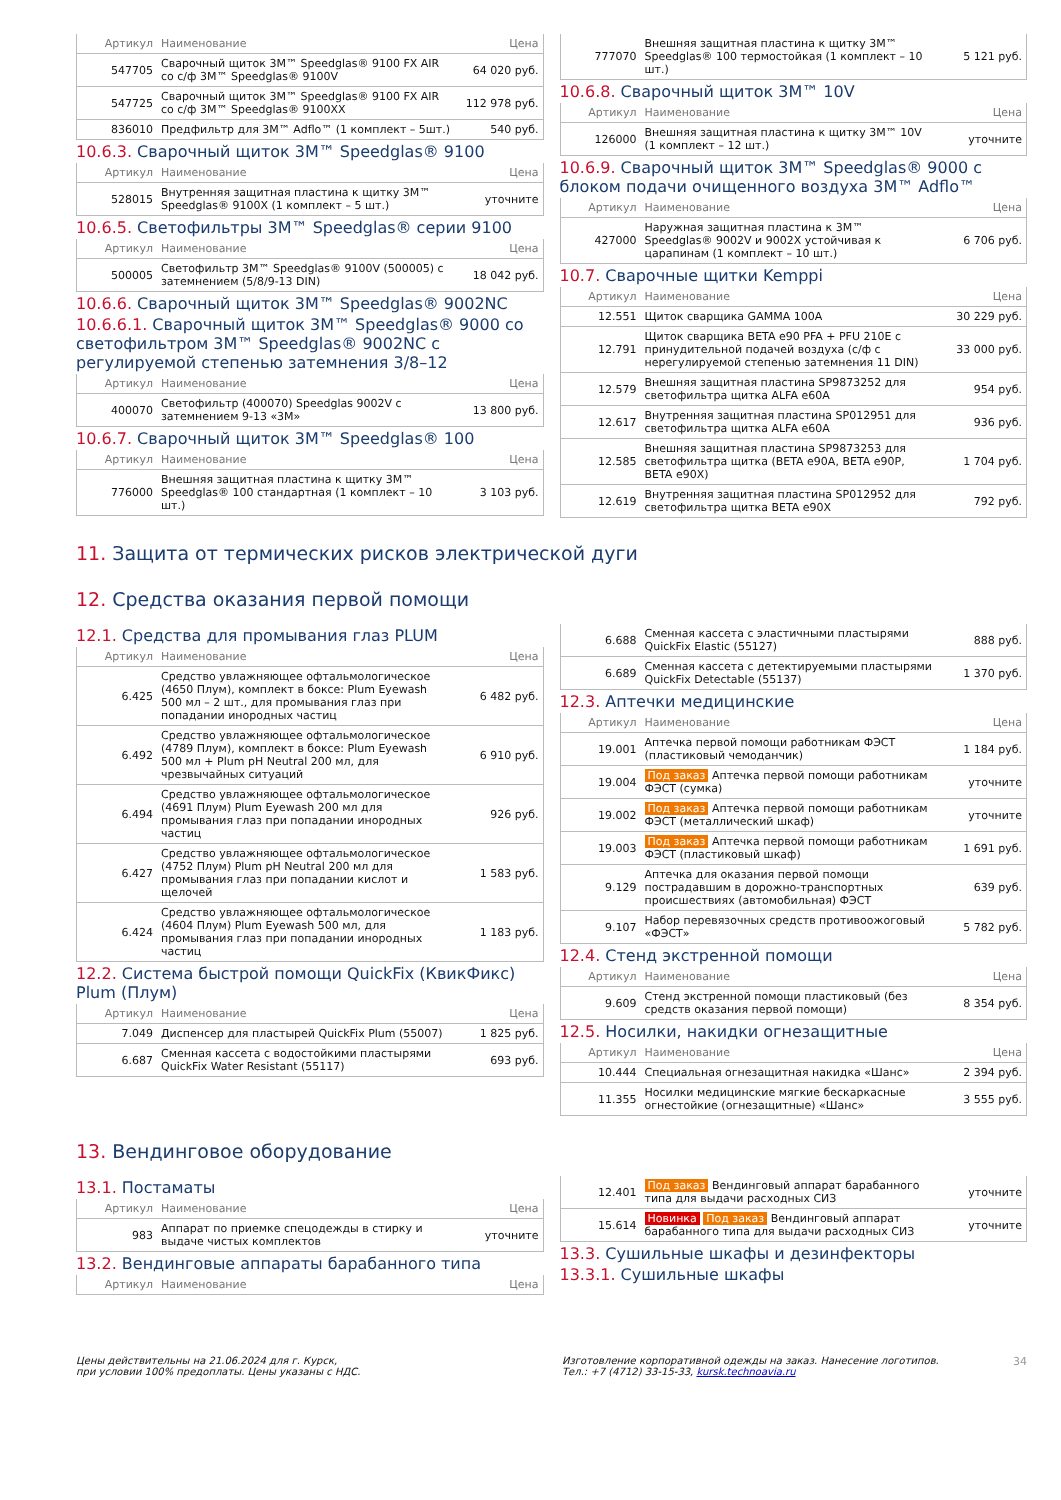| Артикул | Наименование | Цена |
| --- | --- | --- |
| 547705 | Сварочный щиток 3M™ Speedglas® 9100 FX AIR со с/ф 3M™ Speedglas® 9100V | 64 020 руб. |
| 547725 | Сварочный щиток 3M™ Speedglas® 9100 FX AIR со с/ф 3M™ Speedglas® 9100XX | 112 978 руб. |
| 836010 | Предфильтр для 3M™ Adflo™ (1 комплект – 5шт.) | 540 руб. |
10.6.3. Сварочный щиток 3M™ Speedglas® 9100
| Артикул | Наименование | Цена |
| --- | --- | --- |
| 528015 | Внутренняя защитная пластина к щитку 3M™ Speedglas® 9100X (1 комплект – 5 шт.) | уточните |
10.6.5. Светофильтры 3M™ Speedglas® серии 9100
| Артикул | Наименование | Цена |
| --- | --- | --- |
| 500005 | Светофильтр 3M™ Speedglas® 9100V (500005) с затемнением (5/8/9-13 DIN) | 18 042 руб. |
10.6.6. Сварочный щиток 3M™ Speedglas® 9002NC
10.6.6.1. Сварочный щиток 3M™ Speedglas® 9000 со светофильтром 3M™ Speedglas® 9002NC с регулируемой степенью затемнения 3/8–12
| Артикул | Наименование | Цена |
| --- | --- | --- |
| 400070 | Светофильтр (400070) Speedglas 9002V с затемнением 9-13 «3M» | 13 800 руб. |
10.6.7. Сварочный щиток 3M™ Speedglas® 100
| Артикул | Наименование | Цена |
| --- | --- | --- |
| 776000 | Внешняя защитная пластина к щитку 3M™ Speedglas® 100 стандартная (1 комплект – 10 шт.) | 3 103 руб. |
| 777070 | Внешняя защитная пластина к щитку 3M™ Speedglas® 100 термостойкая (1 комплект – 10 шт.) | 5 121 руб. |
10.6.8. Сварочный щиток 3M™ 10V
| Артикул | Наименование | Цена |
| --- | --- | --- |
| 126000 | Внешняя защитная пластина к щитку 3M™ 10V (1 комплект – 12 шт.) | уточните |
10.6.9. Сварочный щиток 3M™ Speedglas® 9000 с блоком подачи очищенного воздуха 3M™ Adflo™
| Артикул | Наименование | Цена |
| --- | --- | --- |
| 427000 | Наружная защитная пластина к 3M™ Speedglas® 9002V и 9002X устойчивая к царапинам (1 комплект – 10 шт.) | 6 706 руб. |
10.7. Сварочные щитки Kemppi
| Артикул | Наименование | Цена |
| --- | --- | --- |
| 12.551 | Щиток сварщика GAMMA 100A | 30 229 руб. |
| 12.791 | Щиток сварщика BETA e90 PFA + PFU 210E с принудительной подачей воздуха (с/ф с нерегулируемой степенью затемнения 11 DIN) | 33 000 руб. |
| 12.579 | Внешняя защитная пластина SP9873252 для светофильтра щитка ALFA e60A | 954 руб. |
| 12.617 | Внутренняя защитная пластина SP012951 для светофильтра щитка ALFA e60A | 936 руб. |
| 12.585 | Внешняя защитная пластина SP9873253 для светофильтра щитка (BETA e90A, BETA e90P, BETA e90X) | 1 704 руб. |
| 12.619 | Внутренняя защитная пластина SP012952 для светофильтра щитка BETA e90X | 792 руб. |
11. Защита от термических рисков электрической дуги
12. Средства оказания первой помощи
12.1. Средства для промывания глаз PLUM
| Артикул | Наименование | Цена |
| --- | --- | --- |
| 6.425 | Средство увлажняющее офтальмологическое (4650 Плум), комплект в боксе: Plum Eyewash 500 мл – 2 шт., для промывания глаз при попадании инородных частиц | 6 482 руб. |
| 6.492 | Средство увлажняющее офтальмологическое (4789 Плум), комплект в боксе: Plum Eyewash 500 мл + Plum pH Neutral 200 мл, для чрезвычайных ситуаций | 6 910 руб. |
| 6.494 | Средство увлажняющее офтальмологическое (4691 Плум) Plum Eyewash 200 мл для промывания глаз при попадании инородных частиц | 926 руб. |
| 6.427 | Средство увлажняющее офтальмологическое (4752 Плум) Plum pH Neutral 200 мл для промывания глаз при попадании кислот и щелочей | 1 583 руб. |
| 6.424 | Средство увлажняющее офтальмологическое (4604 Плум) Plum Eyewash 500 мл, для промывания глаз при попадании инородных частиц | 1 183 руб. |
12.2. Система быстрой помощи QuickFix (КвикФикс) Plum (Плум)
| Артикул | Наименование | Цена |
| --- | --- | --- |
| 7.049 | Диспенсер для пластырей QuickFix Plum (55007) | 1 825 руб. |
| 6.687 | Сменная кассета с водостойкими пластырями QuickFix Water Resistant (55117) | 693 руб. |
| 6.688 | Сменная кассета с эластичными пластырями QuickFix Elastic (55127) | 888 руб. |
| 6.689 | Сменная кассета с детектируемыми пластырями QuickFix Detectable (55137) | 1 370 руб. |
12.3. Аптечки медицинские
| Артикул | Наименование | Цена |
| --- | --- | --- |
| 19.001 | Аптечка первой помощи работникам ФЭСТ (пластиковый чемоданчик) | 1 184 руб. |
| 19.004 | Под заказ Аптечка первой помощи работникам ФЭСТ (сумка) | уточните |
| 19.002 | Под заказ Аптечка первой помощи работникам ФЭСТ (металлический шкаф) | уточните |
| 19.003 | Под заказ Аптечка первой помощи работникам ФЭСТ (пластиковый шкаф) | 1 691 руб. |
| 9.129 | Аптечка для оказания первой помощи пострадавшим в дорожно-транспортных происшествиях (автомобильная) ФЭСТ | 639 руб. |
| 9.107 | Набор перевязочных средств противоожоговый «ФЭСТ» | 5 782 руб. |
12.4. Стенд экстренной помощи
| Артикул | Наименование | Цена |
| --- | --- | --- |
| 9.609 | Стенд экстренной помощи пластиковый (без средств оказания первой помощи) | 8 354 руб. |
12.5. Носилки, накидки огнезащитные
| Артикул | Наименование | Цена |
| --- | --- | --- |
| 10.444 | Специальная огнезащитная накидка «Шанс» | 2 394 руб. |
| 11.355 | Носилки медицинские мягкие бескаркасные огнестойкие (огнезащитные) «Шанс» | 3 555 руб. |
13. Вендинговое оборудование
13.1. Постаматы
| Артикул | Наименование | Цена |
| --- | --- | --- |
| 983 | Аппарат по приемке спецодежды в стирку и выдаче чистых комплектов | уточните |
13.2. Вендинговые аппараты барабанного типа
| Артикул | Наименование | Цена |
| --- | --- | --- |
| 12.401 | Под заказ Вендинговый аппарат барабанного типа для выдачи расходных СИЗ | уточните |
| 15.614 | Новинка Под заказ Вендинговый аппарат барабанного типа для выдачи расходных СИЗ | уточните |
13.3. Сушильные шкафы и дезинфекторы
13.3.1. Сушильные шкафы
Цены действительны на 21.06.2024 для г. Курск,
при условии 100% предоплаты. Цены указаны с НДС.
Изготовление корпоративной одежды на заказ. Нанесение логотипов.
Тел.: +7 (4712) 33-15-33, kursk.technoavia.ru
34